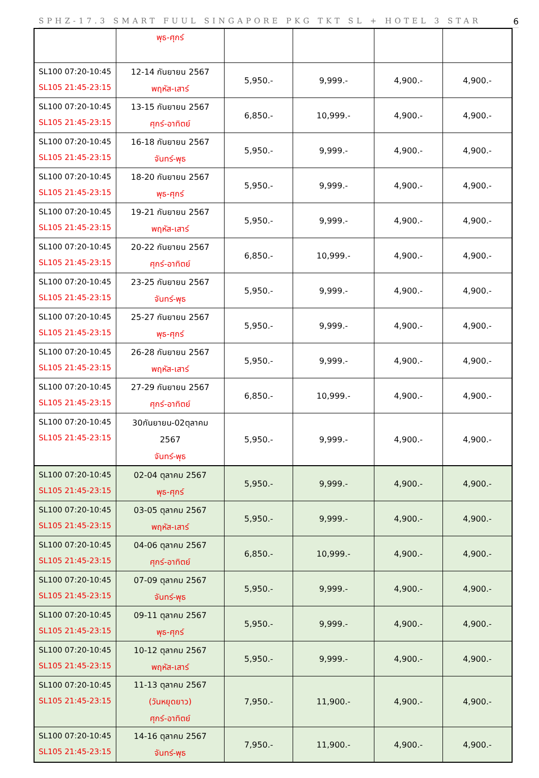SPHZ-17.3 SMART FUUL SINGAPORE PKG TKT SL + HOTEL 3 STAR 6
| | พุธ-ศุกร์ | | | | |
| SL100 07:20-10:45 SL105 21:45-23:15 | 12-14 กันยายน 2567 พฤหัส-เสาร์ | 5,950.- | 9,999.- | 4,900.- | 4,900.- |
| SL100 07:20-10:45 SL105 21:45-23:15 | 13-15 กันยายน 2567 ศุกร์-อาทิตย์ | 6,850.- | 10,999.- | 4,900.- | 4,900.- |
| SL100 07:20-10:45 SL105 21:45-23:15 | 16-18 กันยายน 2567 จันทร์-พุธ | 5,950.- | 9,999.- | 4,900.- | 4,900.- |
| SL100 07:20-10:45 SL105 21:45-23:15 | 18-20 กันยายน 2567 พุธ-ศุกร์ | 5,950.- | 9,999.- | 4,900.- | 4,900.- |
| SL100 07:20-10:45 SL105 21:45-23:15 | 19-21 กันยายน 2567 พฤหัส-เสาร์ | 5,950.- | 9,999.- | 4,900.- | 4,900.- |
| SL100 07:20-10:45 SL105 21:45-23:15 | 20-22 กันยายน 2567 ศุกร์-อาทิตย์ | 6,850.- | 10,999.- | 4,900.- | 4,900.- |
| SL100 07:20-10:45 SL105 21:45-23:15 | 23-25 กันยายน 2567 จันทร์-พุธ | 5,950.- | 9,999.- | 4,900.- | 4,900.- |
| SL100 07:20-10:45 SL105 21:45-23:15 | 25-27 กันยายน 2567 พุธ-ศุกร์ | 5,950.- | 9,999.- | 4,900.- | 4,900.- |
| SL100 07:20-10:45 SL105 21:45-23:15 | 26-28 กันยายน 2567 พฤหัส-เสาร์ | 5,950.- | 9,999.- | 4,900.- | 4,900.- |
| SL100 07:20-10:45 SL105 21:45-23:15 | 27-29 กันยายน 2567 ศุกร์-อาทิตย์ | 6,850.- | 10,999.- | 4,900.- | 4,900.- |
| SL100 07:20-10:45 SL105 21:45-23:15 | 30กันยายน-02ตุลาคม 2567 จันทร์-พุธ | 5,950.- | 9,999.- | 4,900.- | 4,900.- |
| SL100 07:20-10:45 SL105 21:45-23:15 | 02-04 ตุลาคม 2567 พุธ-ศุกร์ | 5,950.- | 9,999.- | 4,900.- | 4,900.- |
| SL100 07:20-10:45 SL105 21:45-23:15 | 03-05 ตุลาคม 2567 พฤหัส-เสาร์ | 5,950.- | 9,999.- | 4,900.- | 4,900.- |
| SL100 07:20-10:45 SL105 21:45-23:15 | 04-06 ตุลาคม 2567 ศุกร์-อาทิตย์ | 6,850.- | 10,999.- | 4,900.- | 4,900.- |
| SL100 07:20-10:45 SL105 21:45-23:15 | 07-09 ตุลาคม 2567 จันทร์-พุธ | 5,950.- | 9,999.- | 4,900.- | 4,900.- |
| SL100 07:20-10:45 SL105 21:45-23:15 | 09-11 ตุลาคม 2567 พุธ-ศุกร์ | 5,950.- | 9,999.- | 4,900.- | 4,900.- |
| SL100 07:20-10:45 SL105 21:45-23:15 | 10-12 ตุลาคม 2567 พฤหัส-เสาร์ | 5,950.- | 9,999.- | 4,900.- | 4,900.- |
| SL100 07:20-10:45 SL105 21:45-23:15 | 11-13 ตุลาคม 2567 (วันหยุดยาว) ศุกร์-อาทิตย์ | 7,950.- | 11,900.- | 4,900.- | 4,900.- |
| SL100 07:20-10:45 SL105 21:45-23:15 | 14-16 ตุลาคม 2567 จันทร์-พุธ | 7,950.- | 11,900.- | 4,900.- | 4,900.- |